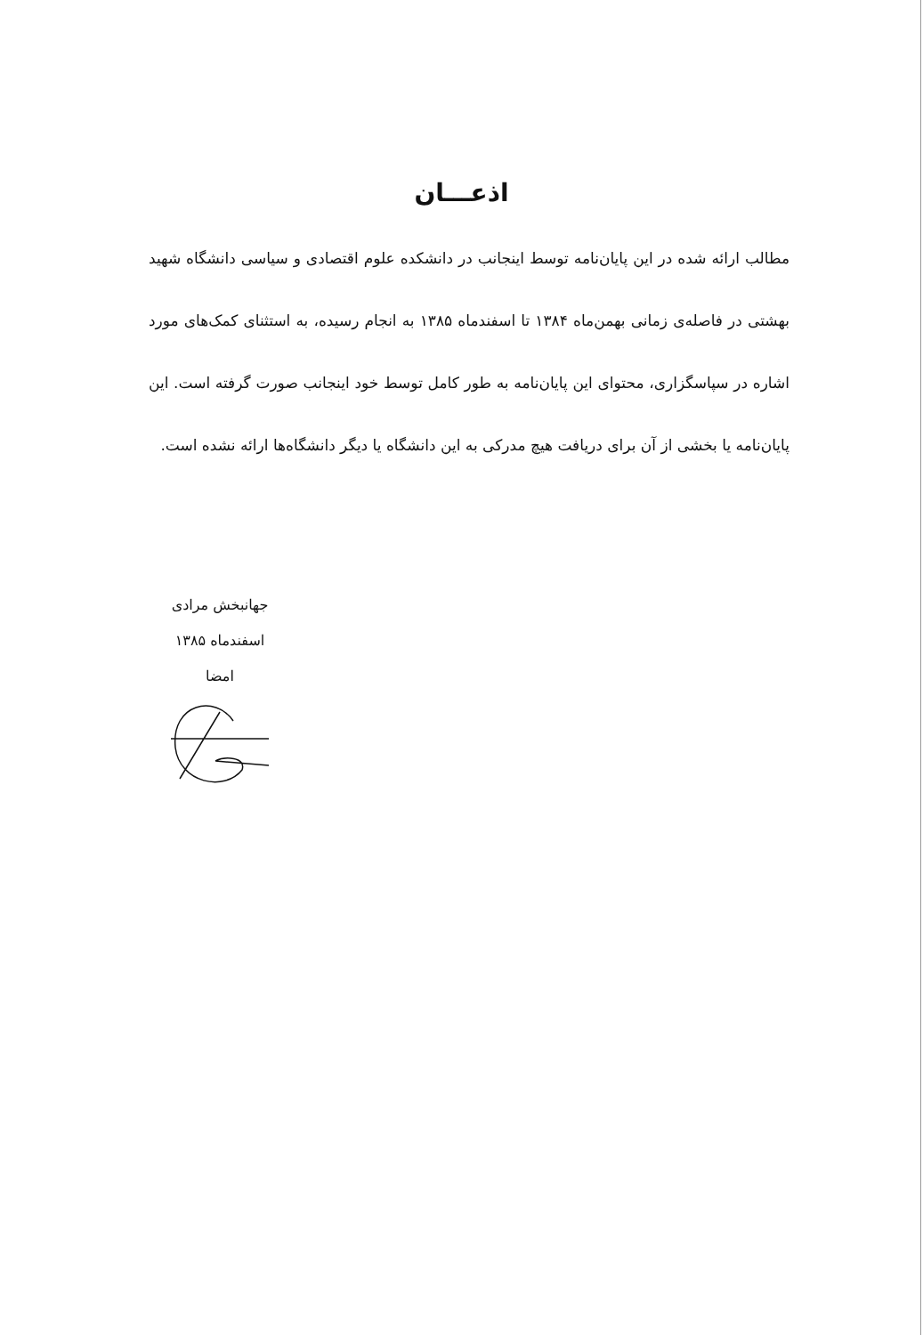اذعـــان
مطالب ارائه شده در این پایان‌نامه توسط اینجانب در دانشکده علوم اقتصادی و سیاسی دانشگاه شهید بهشتی در فاصله‌ی زمانی بهمن‌ماه ۱۳۸۴ تا اسفندماه ۱۳۸۵ به انجام رسیده، به استثنای کمک‌های مورد اشاره در سپاسگزاری، محتوای این پایان‌نامه به طور کامل توسط خود اینجانب صورت گرفته است. این پایان‌نامه یا بخشی از آن برای دریافت هیچ مدرکی به این دانشگاه یا دیگر دانشگاه‌ها ارائه نشده است.
جهانبخش مرادی
اسفندماه ۱۳۸۵
امضا